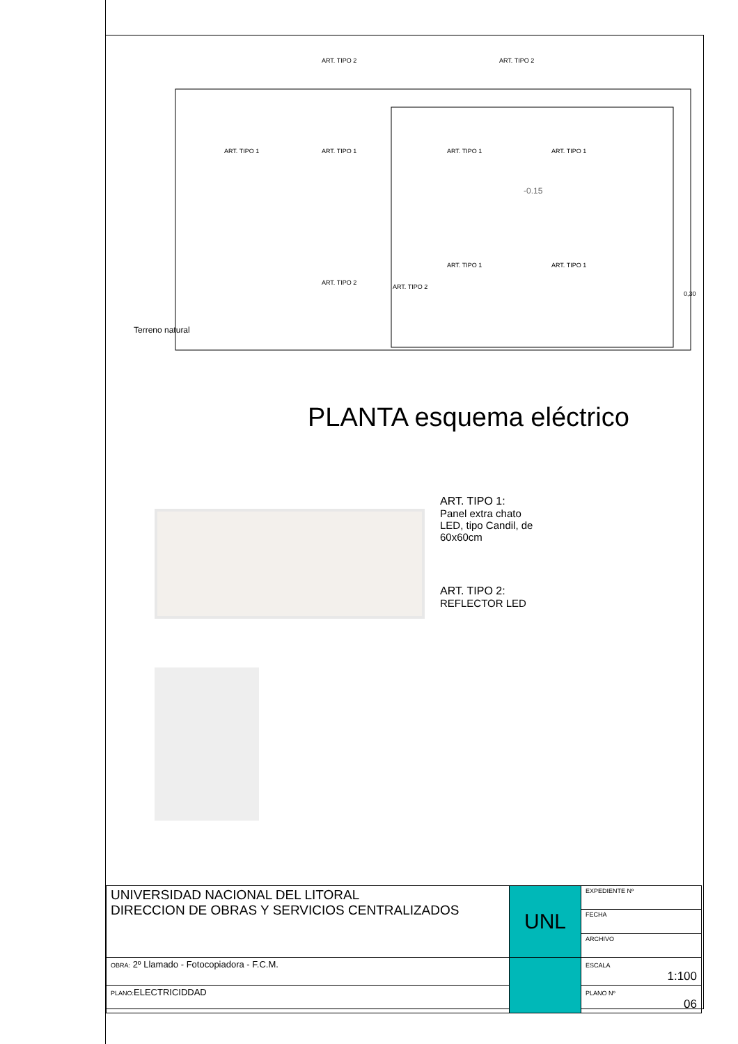ART. TIPO 2
ART. TIPO 2
ART. TIPO 1
ART. TIPO 1
ART. TIPO 1
ART. TIPO 1
ART. TIPO 1
ART. TIPO 1
ART. TIPO 2
ART. TIPO 2
-0.15
0,30
Terreno natural
PLANTA esquema eléctrico
ART. TIPO 1:
Panel extra chato
LED, tipo Candil, de
60x60cm
ART. TIPO 2:
REFLECTOR LED
| UNIVERSIDAD NACIONAL DEL LITORAL DIRECCION DE OBRAS Y SERVICIOS CENTRALIZADOS | UNL | EXPEDIENTE Nº |
| | | FECHA |
| | | ARCHIVO |
| OBRA: 2º Llamado - Fotocopiadora - F.C.M. | | ESCALA 1:100 |
| PLANO: ELECTRICIDDAD | | PLANO Nº 06 |